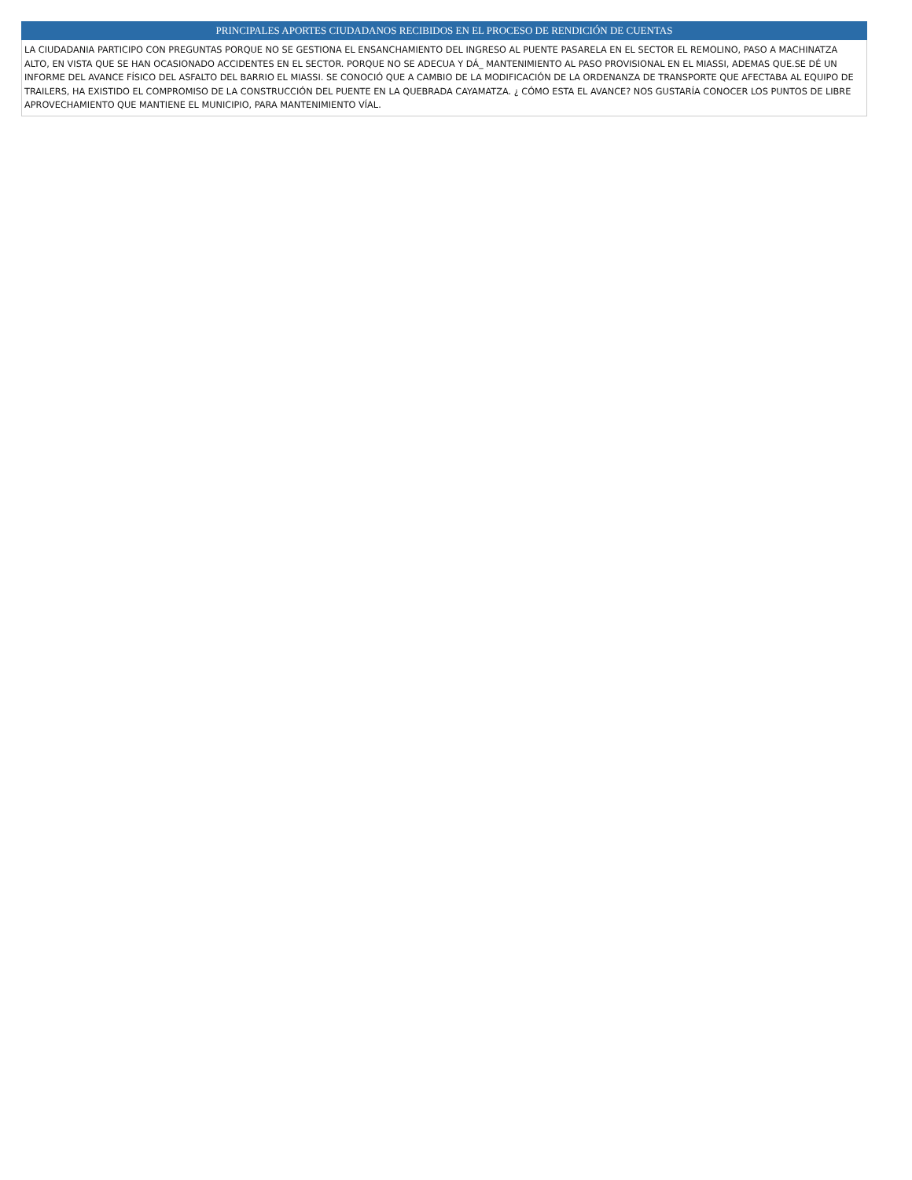| PRINCIPALES APORTES CIUDADANOS RECIBIDOS EN EL PROCESO DE RENDICIÓN DE CUENTAS |
| --- |
| LA CIUDADANIA PARTICIPO CON PREGUNTAS PORQUE NO SE GESTIONA EL ENSANCHAMIENTO DEL INGRESO AL PUENTE PASARELA EN EL SECTOR EL REMOLINO, PASO A MACHINATZA ALTO, EN VISTA QUE SE HAN OCASIONADO ACCIDENTES EN EL SECTOR. PORQUE NO SE ADECUA Y DÁ_ MANTENIMIENTO AL PASO PROVISIONAL EN EL MIASSI, ADEMAS QUE.SE DÉ UN INFORME DEL AVANCE FÍSICO DEL ASFALTO DEL BARRIO EL MIASSI. SE CONOCIÓ QUE A CAMBIO DE LA MODIFICACIÓN DE LA ORDENANZA DE TRANSPORTE QUE AFECTABA AL EQUIPO DE TRAILERS, HA EXISTIDO EL COMPROMISO DE LA CONSTRUCCIÓN DEL PUENTE EN LA QUEBRADA CAYAMATZA. ¿ CÓMO ESTA EL AVANCE? NOS GUSTARÍA CONOCER LOS PUNTOS DE LIBRE APROVECHAMIENTO QUE MANTIENE EL MUNICIPIO, PARA MANTENIMIENTO VÍAL. |